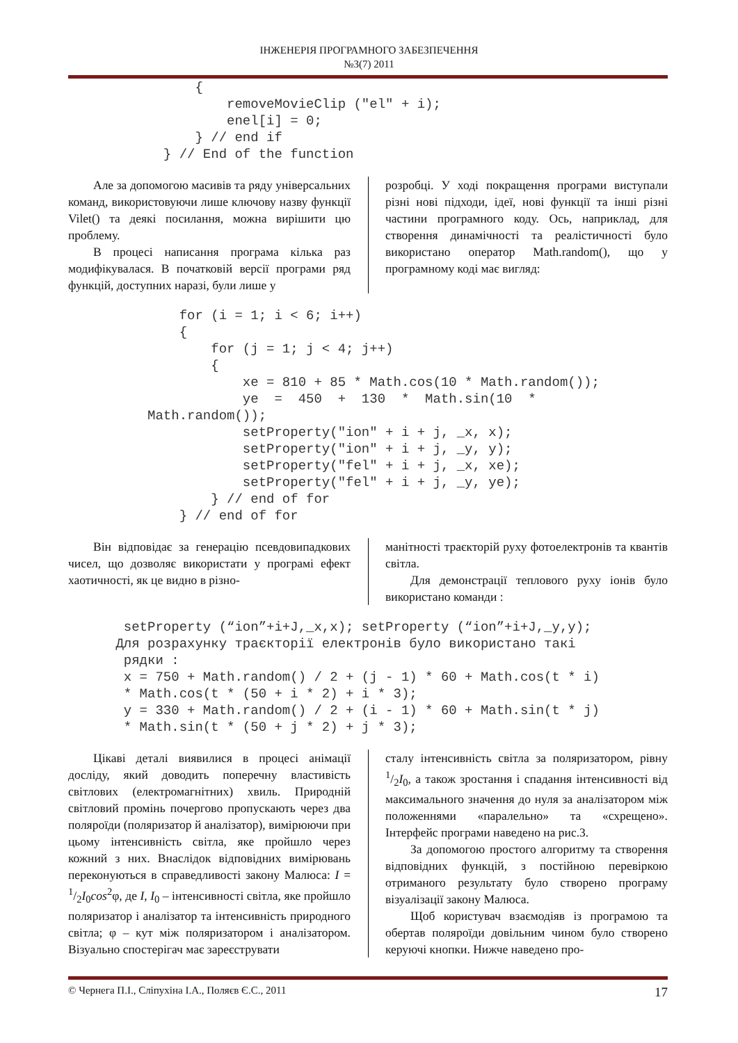ІНЖЕНЕРІЯ ПРОГРАМНОГО ЗАБЕЗПЕЧЕННЯ
№3(7) 2011
                {
                    removeMovieClip ("el" + i);
                    enel[i] = 0;
                } // end if
            } // End of the function
Але за допомогою масивів та ряду універсальних команд, використовуючи лише ключову назву функції Vilet() та деякі посилання, можна вирішити цю проблему.
В процесі написання програма кілька раз модифікувалася. В початковій версії програми ряд функцій, доступних наразі, були лише у
розробці. У ході покращення програми виступали різні нові підходи, ідеї, нові функції та інші різні частини програмного коду. Ось, наприклад, для створення динамічності та реалістичності було використано оператор Math.random(), що у програмному коді має вигляд:
              for (i = 1; i < 6; i++)
              {
                  for (j = 1; j < 4; j++)
                  {
                      xe = 810 + 85 * Math.cos(10 * Math.random());
                      ye  =  450  +  130  *  Math.sin(10  *
          Math.random());
                      setProperty("ion" + i + j, _x, x);
                      setProperty("ion" + i + j, _y, y);
                      setProperty("fel" + i + j, _x, xe);
                      setProperty("fel" + i + j, _y, ye);
                  } // end of for
              } // end of for
Він відповідає за генерацію псевдовипадкових чисел, що дозволяє використати у програмі ефект хаотичності, як це видно в різно-
манітності траєкторій руху фотоелектронів та квантів світла.
Для демонстрації теплового руху іонів було використано команди :
       setProperty (“ion”+i+J,_x,x); setProperty (“ion”+i+J,_y,y);
      Для розрахунку траєкторії електронів було використано такі
       рядки :
       x = 750 + Math.random() / 2 + (j - 1) * 60 + Math.cos(t * i)
       * Math.cos(t * (50 + i * 2) + i * 3);
       y = 330 + Math.random() / 2 + (i - 1) * 60 + Math.sin(t * j)
       * Math.sin(t * (50 + j * 2) + j * 3);
Цікаві деталі виявилися в процесі анімації досліду, який доводить поперечну властивість світлових (електромагнітних) хвиль. Природній світловий промінь почергово пропускають через два поляроїди (поляризатор й аналізатор), вимірюючи при цьому інтенсивність світла, яке пройшло через кожний з них. Внаслідок відповідних вимірювань переконуються в справедливості закону Малюса: I = 1/2I<sub>0</sub>cos<sup>2</sup>φ, де I, I<sub>0</sub> – інтенсивності світла, яке пройшло поляризатор і аналізатор та інтенсивність природного світла; φ – кут між поляризатором і аналізатором. Візуально спостерігач має зареєструвати
сталу інтенсивність світла за поляризатором, рівну 1/2I<sub>0</sub>, а також зростання і спадання інтенсивності від максимального значення до нуля за аналізатором між положеннями «паралельно» та «схрещено». Інтерфейс програми наведено на рис.3.
За допомогою простого алгоритму та створення відповідних функцій, з постійною перевіркою отриманого результату було створено програму візуалізації закону Малюса.
Щоб користувач взаємодіяв із програмою та обертав поляроїди довільним чином було створено керуючі кнопки. Нижче наведено про-
© Чернега П.І., Сліпухіна І.А., Поляєв Є.С., 2011 17